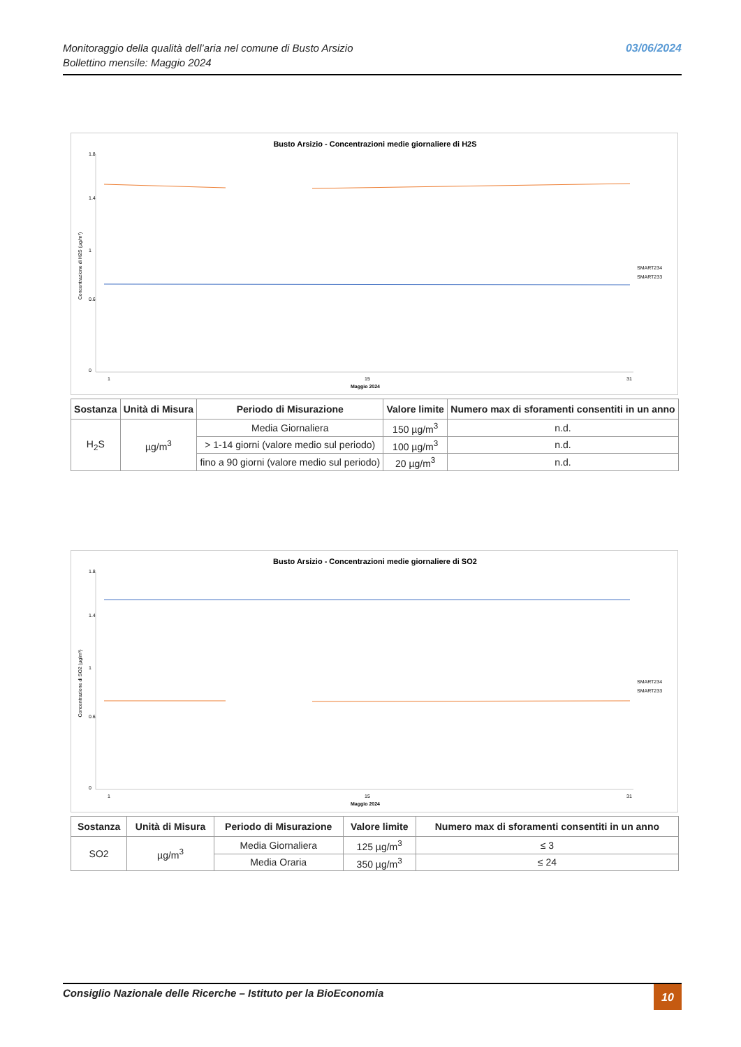Monitoraggio della qualità dell’aria nel comune di Busto Arsizio
Bollettino mensile: Maggio 2024
03/06/2024
Busto Arsizio - Concentrazioni medie giornaliere di H2S
1.8
1.4
1
0.6
0
Concentrazione di H2S (µg/m³)
1
15
31
Maggio 2024
SMART234
SMART233
| Sostanza | Unità di Misura | Periodo di Misurazione | Valore limite | Numero max di sforamenti consentiti in un anno |
| --- | --- | --- | --- | --- |
| H<sub>2</sub>S | µg/m<sup>3</sup> | Media Giornaliera | 150 µg/m<sup>3</sup> | n.d. |
| | | > 1-14 giorni (valore medio sul periodo) | 100 µg/m<sup>3</sup> | n.d. |
| | | fino a 90 giorni (valore medio sul periodo) | 20 µg/m<sup>3</sup> | n.d. |
Busto Arsizio - Concentrazioni medie giornaliere di SO2
1.8
1.4
1
0.6
0
Concentrazione di SO2 (µg/m³)
1
15
31
Maggio 2024
SMART234
SMART233
| Sostanza | Unità di Misura | Periodo di Misurazione | Valore limite | Numero max di sforamenti consentiti in un anno |
| --- | --- | --- | --- | --- |
| SO2 | µg/m<sup>3</sup> | Media Giornaliera | 125 µg/m<sup>3</sup> | ≤ 3 |
| | | Media Oraria | 350 µg/m<sup>3</sup> | ≤ 24 |
Consiglio Nazionale delle Ricerche – Istituto per la BioEconomia
10